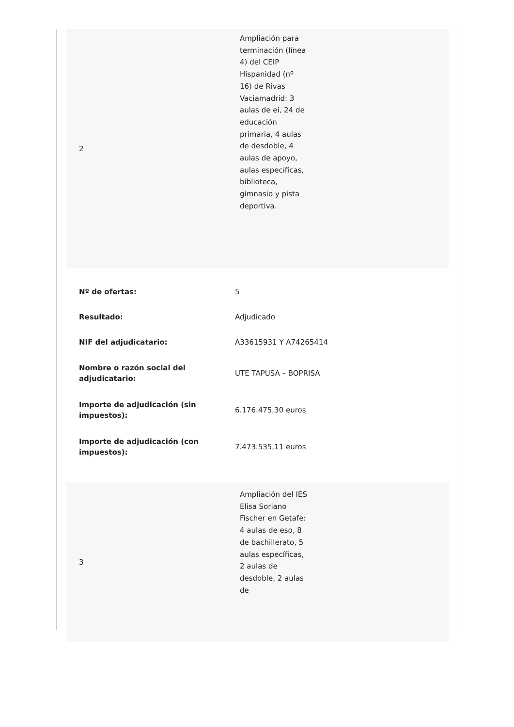| 2 | Ampliación para terminación (línea 4) del CEIP Hispanidad (nº 16) de Rivas Vaciamadrid: 3 aulas de ei, 24 de educación primaria, 4 aulas de desdoble, 4 aulas de apoyo, aulas específicas, biblioteca, gimnasio y pista deportiva. |
| Nº de ofertas: | 5 |
| Resultado: | Adjudicado |
| NIF del adjudicatario: | A33615931 Y A74265414 |
| Nombre o razón social del adjudicatario: | UTE TAPUSA – BOPRISA |
| Importe de adjudicación (sin impuestos): | 6.176.475,30 euros |
| Importe de adjudicación (con impuestos): | 7.473.535,11 euros |
| 3 | Ampliación del IES Elisa Soriano Fischer en Getafe: 4 aulas de eso, 8 de bachillerato, 5 aulas específicas, 2 aulas de desdoble, 2 aulas de |